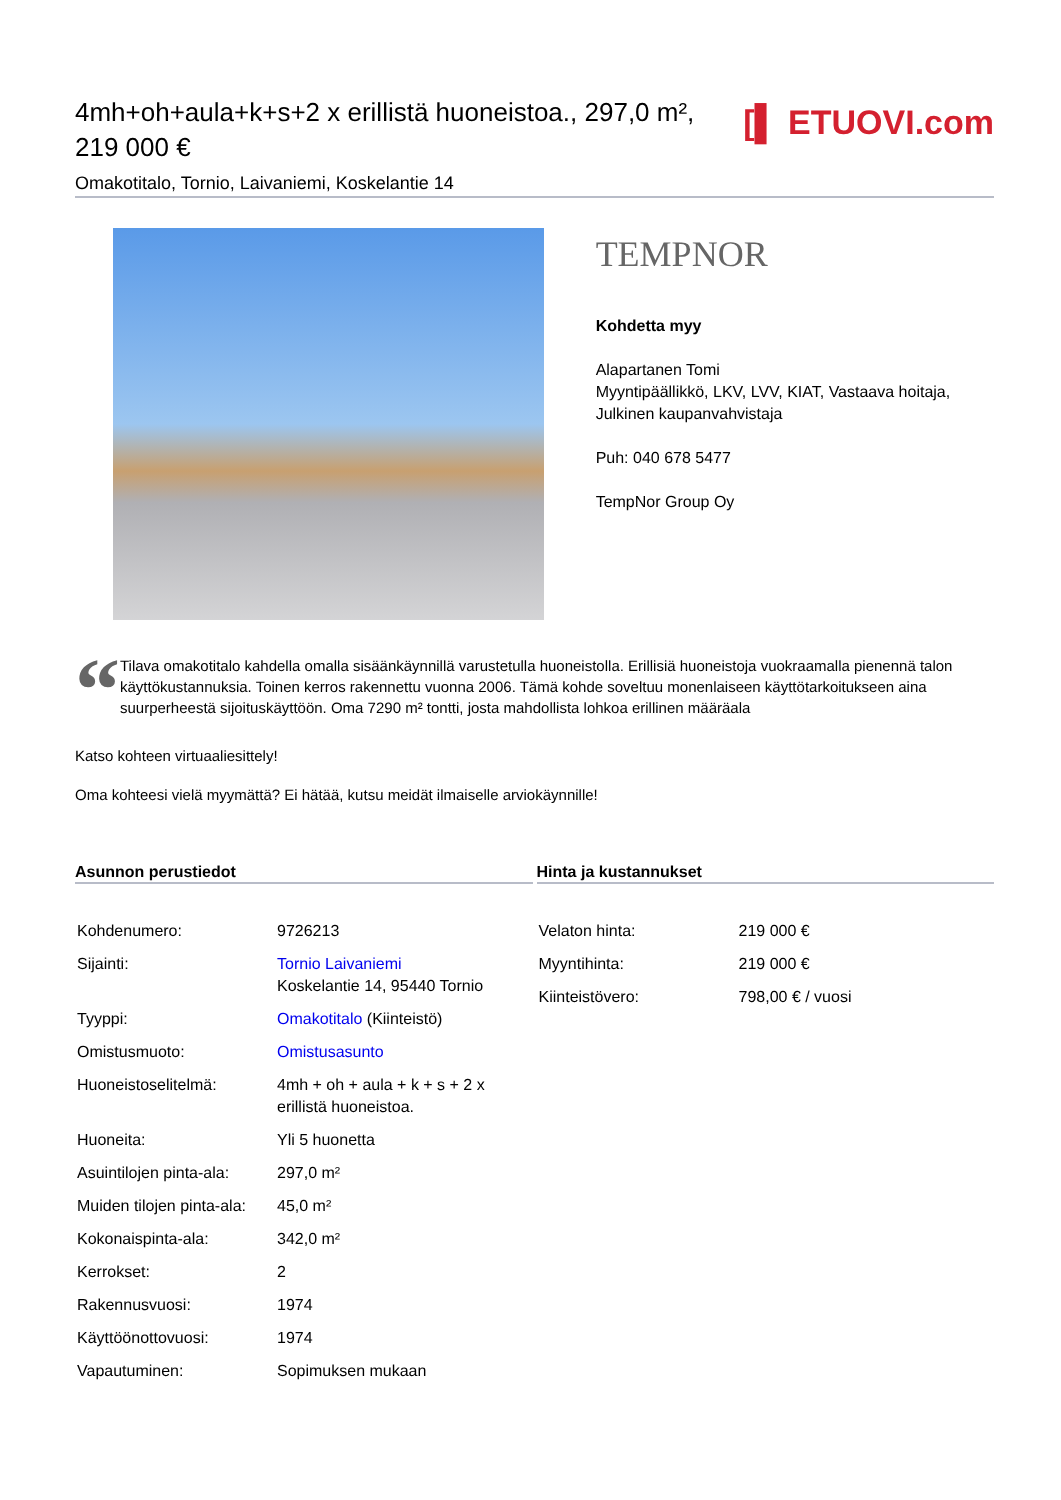4mh+oh+aula+k+s+2 x erillistä huoneistoa., 297,0 m², 219 000 €
Omakotitalo, Tornio, Laivaniemi, Koskelantie 14
[▌ ETUOVI.com
TEMPNOR
Kohdetta myy
Alapartanen Tomi
Myyntipäällikkö, LKV, LVV, KIAT, Vastaava hoitaja, Julkinen kaupanvahvistaja
Puh: 040 678 5477
TempNor Group Oy
“
Tilava omakotitalo kahdella omalla sisäänkäynnillä varustetulla huoneistolla. Erillisiä huoneistoja vuokraamalla pienennä talon käyttökustannuksia. Toinen kerros rakennettu vuonna 2006. Tämä kohde soveltuu monenlaiseen käyttötarkoitukseen aina suurperheestä sijoituskäyttöön. Oma 7290 m² tontti, josta mahdollista lohkoa erillinen määräala
Katso kohteen virtuaaliesittely!
Oma kohteesi vielä myymättä? Ei hätää, kutsu meidät ilmaiselle arviokäynnille!
Asunnon perustiedot
| Kohdenumero: | 9726213 |
| Sijainti: | Tornio Laivaniemi Koskelantie 14, 95440 Tornio |
| Tyyppi: | Omakotitalo (Kiinteistö) |
| Omistusmuoto: | Omistusasunto |
| Huoneistoselitelmä: | 4mh + oh + aula + k + s + 2 x erillistä huoneistoa. |
| Huoneita: | Yli 5 huonetta |
| Asuintilojen pinta-ala: | 297,0 m² |
| Muiden tilojen pinta-ala: | 45,0 m² |
| Kokonaispinta-ala: | 342,0 m² |
| Kerrokset: | 2 |
| Rakennusvuosi: | 1974 |
| Käyttöönottovuosi: | 1974 |
| Vapautuminen: | Sopimuksen mukaan |
Hinta ja kustannukset
| Velaton hinta: | 219 000 € |
| Myyntihinta: | 219 000 € |
| Kiinteistövero: | 798,00 € / vuosi |